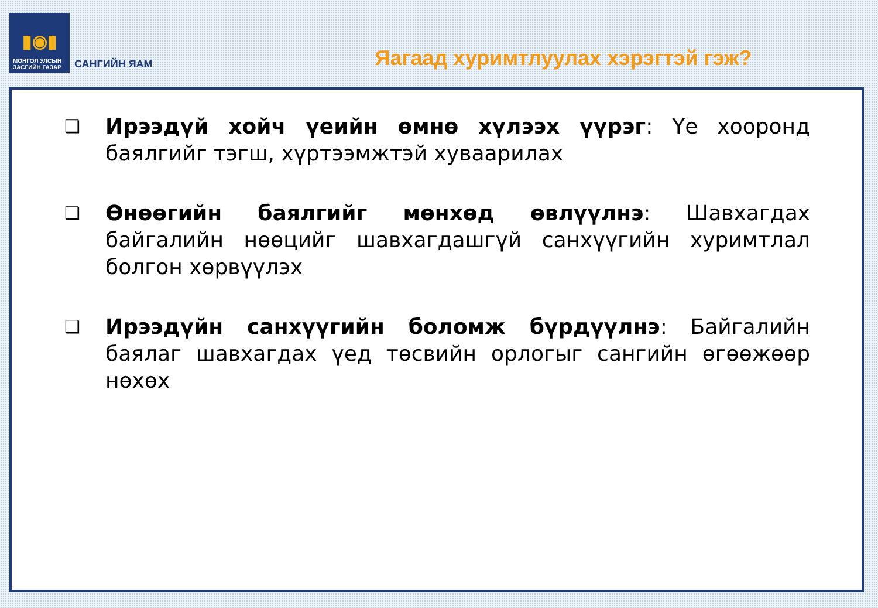▮◉▮
МОНГОЛ УЛСЫН
ЗАСГИЙН ГАЗАР
САНГИЙН ЯАМ
Яагаад хуримтлуулах хэрэгтэй гэж?
❑
Ирээдүй хойч үеийн өмнө хүлээх үүрэг: Үе хооронд баялгийг тэгш, хүртээмжтэй хуваарилах
❑
Өнөөгийн баялгийг мөнхөд өвлүүлнэ: Шавхагдах байгалийн нөөцийг шавхагдашгүй санхүүгийн хуримтлал болгон хөрвүүлэх
❑
Ирээдүйн санхүүгийн боломж бүрдүүлнэ: Байгалийн баялаг шавхагдах үед төсвийн орлогыг сангийн өгөөжөөр нөхөх